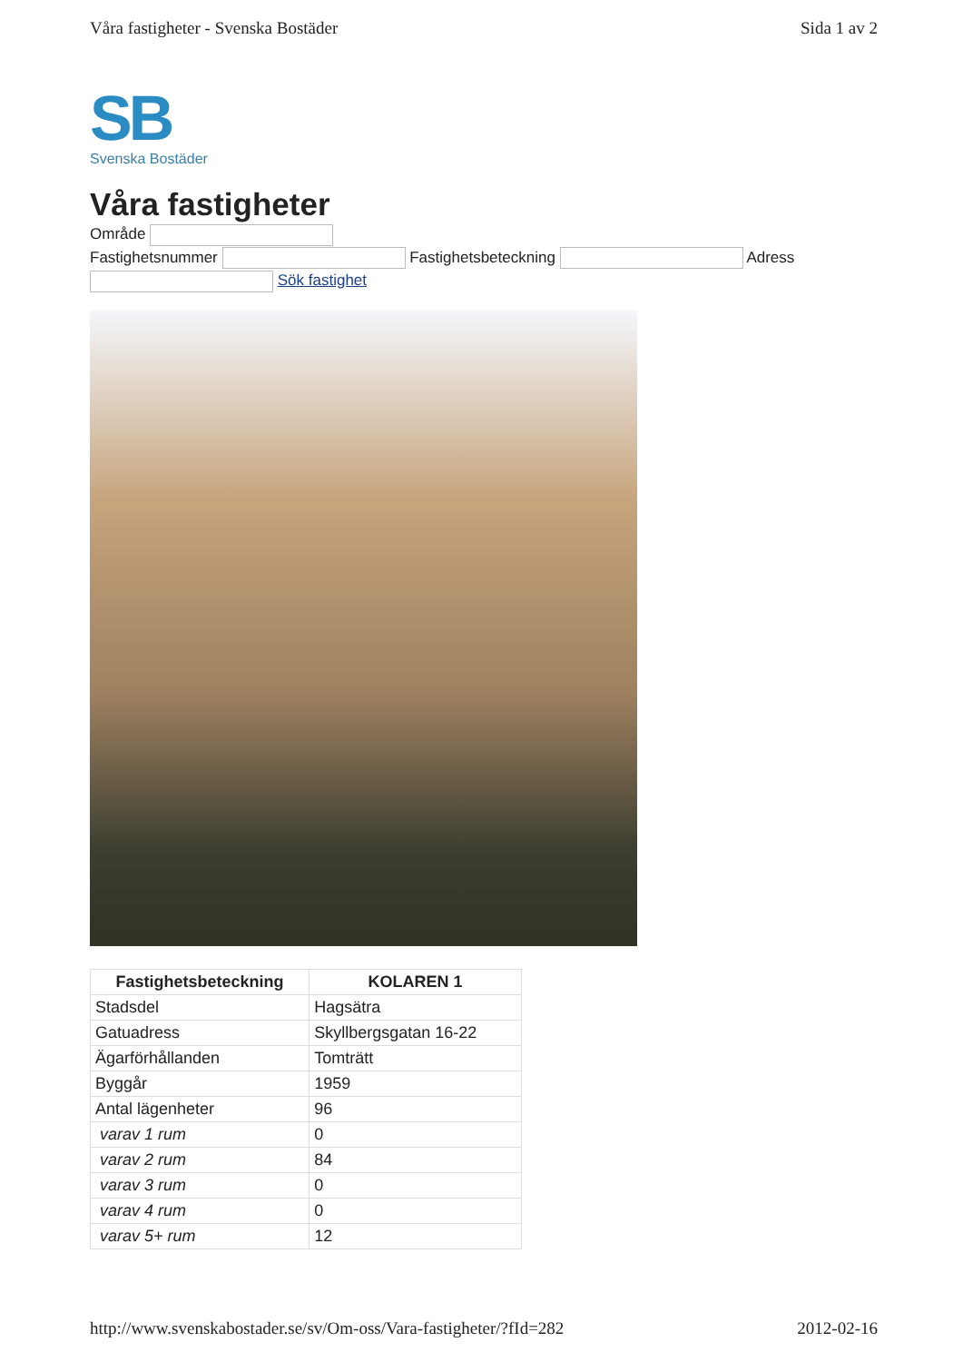Våra fastigheter - Svenska Bostäder Sida 1 av 2
SB
Svenska Bostäder
Våra fastigheter
Område
Fastighetsnummer Fastighetsbeteckning Adress
Sök fastighet
| Fastighetsbeteckning | KOLAREN 1 |
| --- | --- |
| Stadsdel | Hagsätra |
| Gatuadress | Skyllbergsgatan 16-22 |
| Ägarförhållanden | Tomträtt |
| Byggår | 1959 |
| Antal lägenheter | 96 |
| varav 1 rum | 0 |
| varav 2 rum | 84 |
| varav 3 rum | 0 |
| varav 4 rum | 0 |
| varav 5+ rum | 12 |
http://www.svenskabostader.se/sv/Om-oss/Vara-fastigheter/?fId=282 2012-02-16